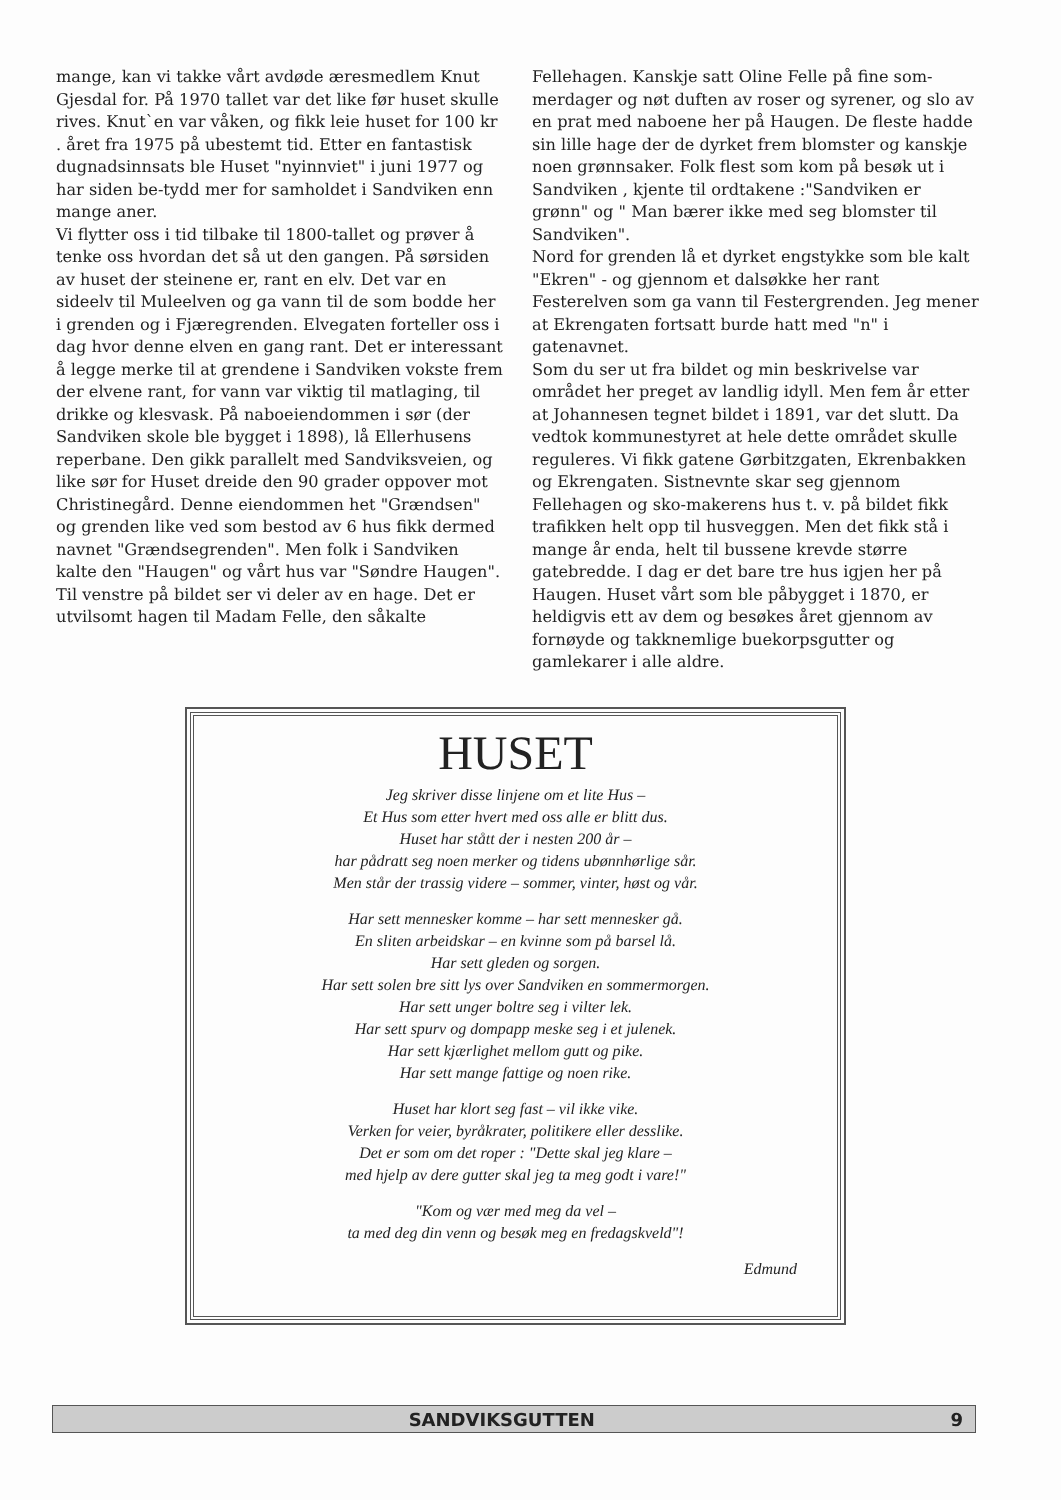mange, kan vi takke vårt avdøde æresmedlem Knut Gjesdal for. På 1970 tallet var det like før huset skulle rives. Knut`en var våken, og fikk leie huset for 100 kr . året fra 1975 på ubestemt tid. Etter en fantastisk dugnadsinnsats ble Huset "nyinnviet" i juni 1977 og har siden be-tydd mer for samholdet i Sandviken enn mange aner.
Vi flytter oss i tid tilbake til 1800-tallet og prøver å tenke oss hvordan det så ut den gangen. På sørsiden av huset der steinene er, rant en elv. Det var en sideelv til Muleelven og ga vann til de som bodde her i grenden og i Fjæregrenden. Elvegaten forteller oss i dag hvor denne elven en gang rant. Det er interessant å legge merke til at grendene i Sandviken vokste frem der elvene rant, for vann var viktig til matlaging, til drikke og klesvask. På naboeiendommen i sør (der Sandviken skole ble bygget i 1898), lå Ellerhusens reperbane. Den gikk parallelt med Sandviksveien, og like sør for Huset dreide den 90 grader oppover mot Christinegård. Denne eiendommen het "Grændsen" og grenden like ved som bestod av 6 hus fikk dermed navnet "Grændsegrenden". Men folk i Sandviken kalte den "Haugen" og vårt hus var "Søndre Haugen". Til venstre på bildet ser vi deler av en hage. Det er utvilsomt hagen til Madam Felle, den såkalte
Fellehagen. Kanskje satt Oline Felle på fine som-merdager og nøt duften av roser og syrener, og slo av en prat med naboene her på Haugen. De fleste hadde sin lille hage der de dyrket frem blomster og kanskje noen grønnsaker. Folk flest som kom på besøk ut i Sandviken , kjente til ordtakene :"Sandviken er grønn" og " Man bærer ikke med seg blomster til Sandviken".
Nord for grenden lå et dyrket engstykke som ble kalt "Ekren" - og gjennom et dalsøkke her rant Festerelven som ga vann til Festergrenden. Jeg mener at Ekrengaten fortsatt burde hatt med "n" i gatenavnet.
Som du ser ut fra bildet og min beskrivelse var området her preget av landlig idyll. Men fem år etter at Johannesen tegnet bildet i 1891, var det slutt. Da vedtok kommunestyret at hele dette området skulle reguleres. Vi fikk gatene Gørbitzgaten, Ekrenbakken og Ekrengaten. Sistnevnte skar seg gjennom Fellehagen og sko-makerens hus t. v. på bildet fikk trafikken helt opp til husveggen. Men det fikk stå i mange år enda, helt til bussene krevde større gatebredde. I dag er det bare tre hus igjen her på Haugen. Huset vårt som ble påbygget i 1870, er heldigvis ett av dem og besøkes året gjennom av fornøyde og takknemlige buekorpsgutter og gamlekarer i alle aldre.
HUSET
Jeg skriver disse linjene om et lite Hus –
Et Hus som etter hvert med oss alle er blitt dus.
Huset har stått der i nesten 200 år –
har pådratt seg noen merker og tidens ubønnhørlige sår.
Men står der trassig videre – sommer, vinter, høst og vår.
Har sett mennesker komme – har sett mennesker gå.
En sliten arbeidskar – en kvinne som på barsel lå.
Har sett gleden og sorgen.
Har sett solen bre sitt lys over Sandviken en sommermorgen.
Har sett unger boltre seg i vilter lek.
Har sett spurv og dompapp meske seg i et julenek.
Har sett kjærlighet mellom gutt og pike.
Har sett mange fattige og noen rike.
Huset har klort seg fast – vil ikke vike.
Verken for veier, byråkrater, politikere eller desslike.
Det er som om det roper : "Dette skal jeg klare –
med hjelp av dere gutter skal jeg ta meg godt i vare!"
"Kom og vær med meg da vel –
ta med deg din venn og besøk meg en fredagskveld"!
Edmund
SANDVIKSGUTTEN 9